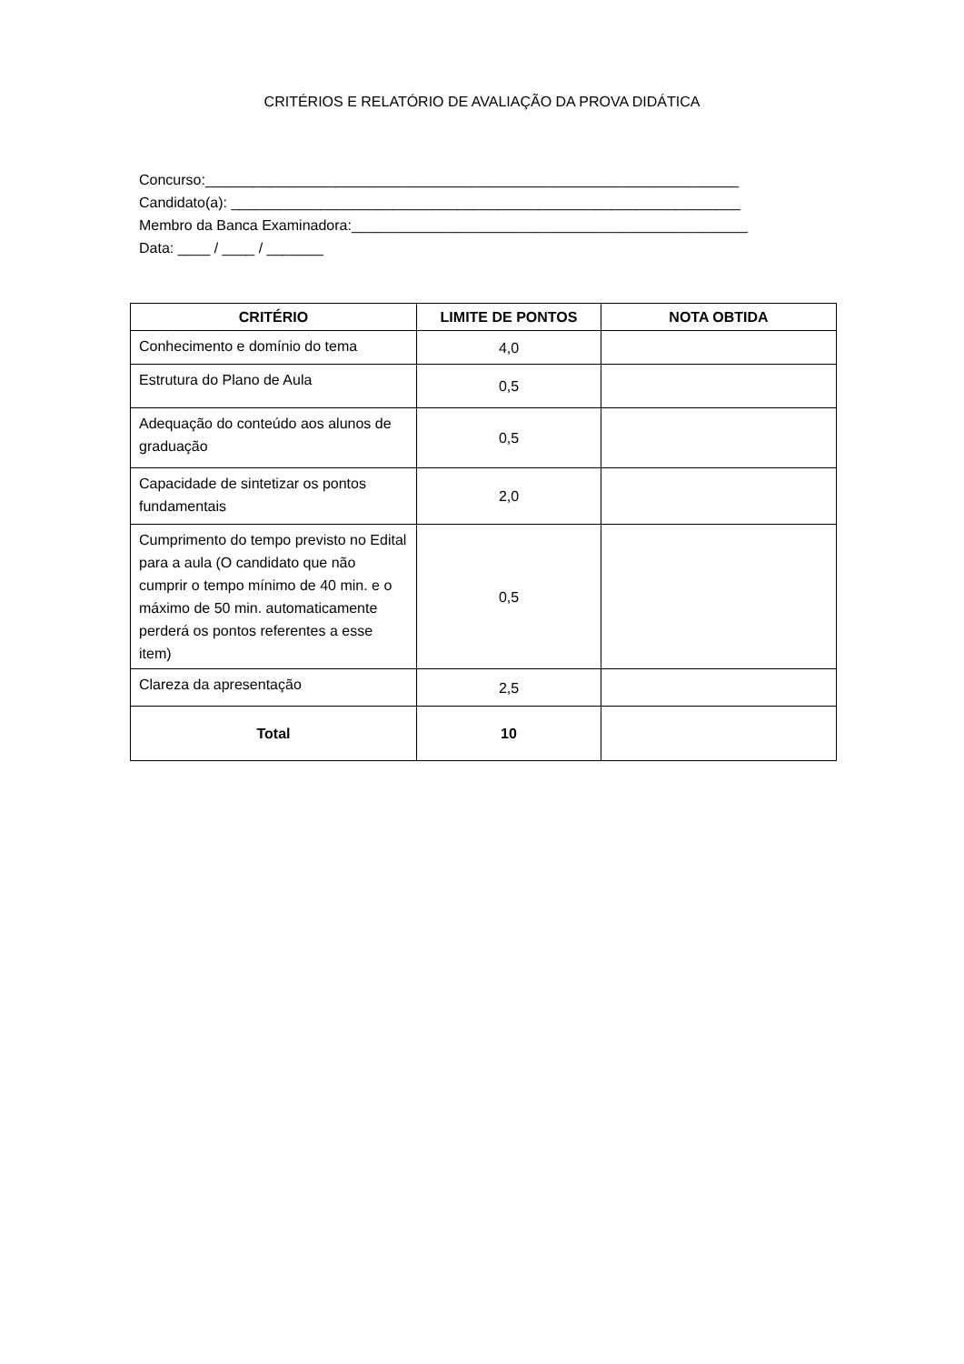CRITÉRIOS E RELATÓRIO DE AVALIAÇÃO DA PROVA DIDÁTICA
Concurso:__________________________________________________________________ Candidato(a): _______________________________________________________________ Membro da Banca Examinadora:_________________________________________________ Data: ____ / ____ / _______
| CRITÉRIO | LIMITE DE PONTOS | NOTA OBTIDA |
| --- | --- | --- |
| Conhecimento e domínio do tema | 4,0 | |
| Estrutura do Plano de Aula | 0,5 | |
| Adequação do conteúdo aos alunos de graduação | 0,5 | |
| Capacidade de sintetizar os pontos fundamentais | 2,0 | |
| Cumprimento do tempo previsto no Edital para a aula (O candidato que não cumprir o tempo mínimo de 40 min. e o máximo de 50 min. automaticamente perderá os pontos referentes a esse item) | 0,5 | |
| Clareza da apresentação | 2,5 | |
| Total | 10 | |